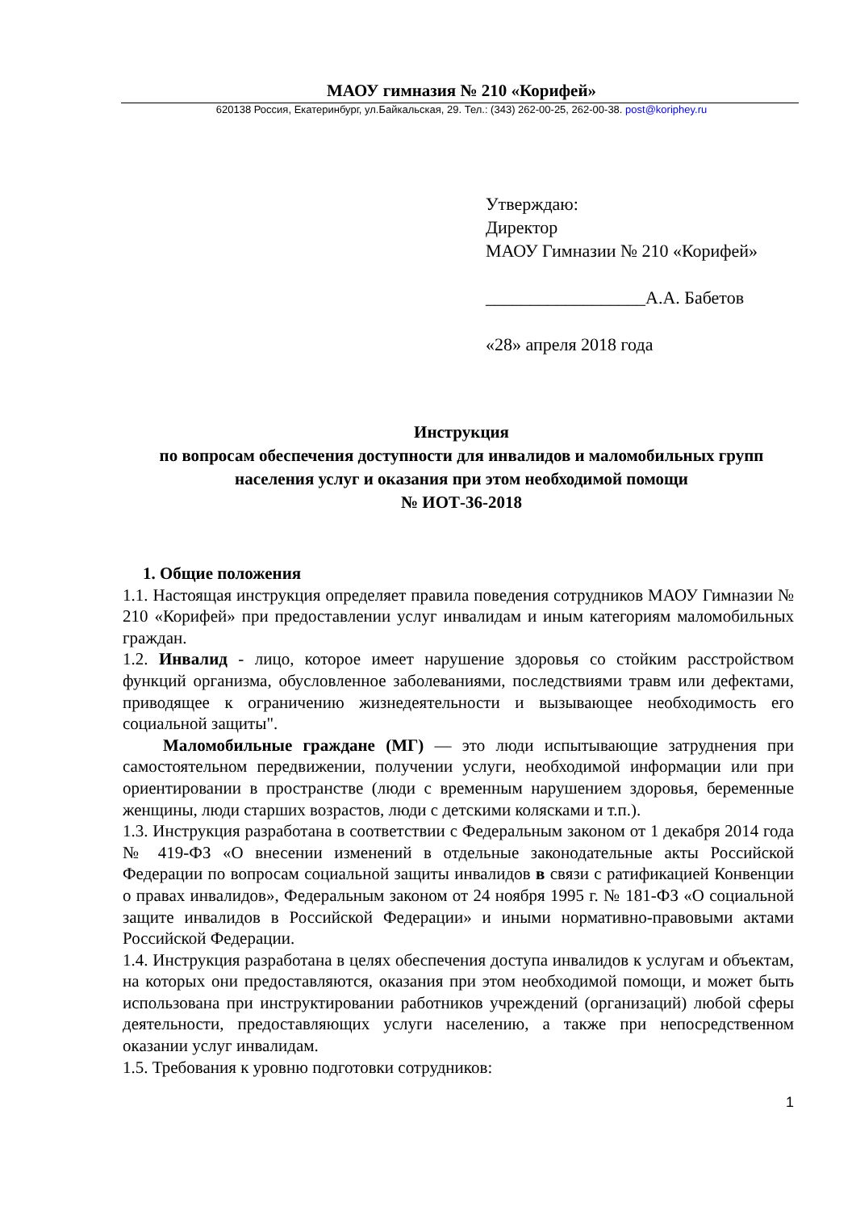МАОУ гимназия № 210 «Корифей»
620138 Россия, Екатеринбург, ул.Байкальская, 29. Тел.: (343) 262-00-25, 262-00-38. post@koriphey.ru
Утверждаю:
Директор
МАОУ Гимназии № 210 «Корифей»
__________________А.А. Бабетов
«28» апреля 2018 года
Инструкция
по вопросам обеспечения доступности для инвалидов и маломобильных групп населения услуг и оказания при этом необходимой помощи
№ ИОТ-36-2018
1. Общие положения
1.1. Настоящая инструкция определяет правила поведения сотрудников МАОУ Гимназии № 210 «Корифей» при предоставлении услуг инвалидам и иным категориям маломобильных граждан.
1.2. Инвалид - лицо, которое имеет нарушение здоровья со стойким расстройством функций организма, обусловленное заболеваниями, последствиями травм или дефектами, приводящее к ограничению жизнедеятельности и вызывающее необходимость его социальной защиты".
Маломобильные граждане (МГ) — это люди испытывающие затруднения при самостоятельном передвижении, получении услуги, необходимой информации или при ориентировании в пространстве (люди с временным нарушением здоровья, беременные женщины, люди старших возрастов, люди с детскими колясками и т.п.).
1.3. Инструкция разработана в соответствии с Федеральным законом от 1 декабря 2014 года № 419-ФЗ «О внесении изменений в отдельные законодательные акты Российской Федерации по вопросам социальной защиты инвалидов в связи с ратификацией Конвенции о правах инвалидов», Федеральным законом от 24 ноября 1995 г. № 181-ФЗ «О социальной защите инвалидов в Российской Федерации» и иными нормативно-правовыми актами Российской Федерации.
1.4. Инструкция разработана в целях обеспечения доступа инвалидов к услугам и объектам, на которых они предоставляются, оказания при этом необходимой помощи, и может быть использована при инструктировании работников учреждений (организаций) любой сферы деятельности, предоставляющих услуги населению, а также при непосредственном оказании услуг инвалидам.
1.5. Требования к уровню подготовки сотрудников:
1